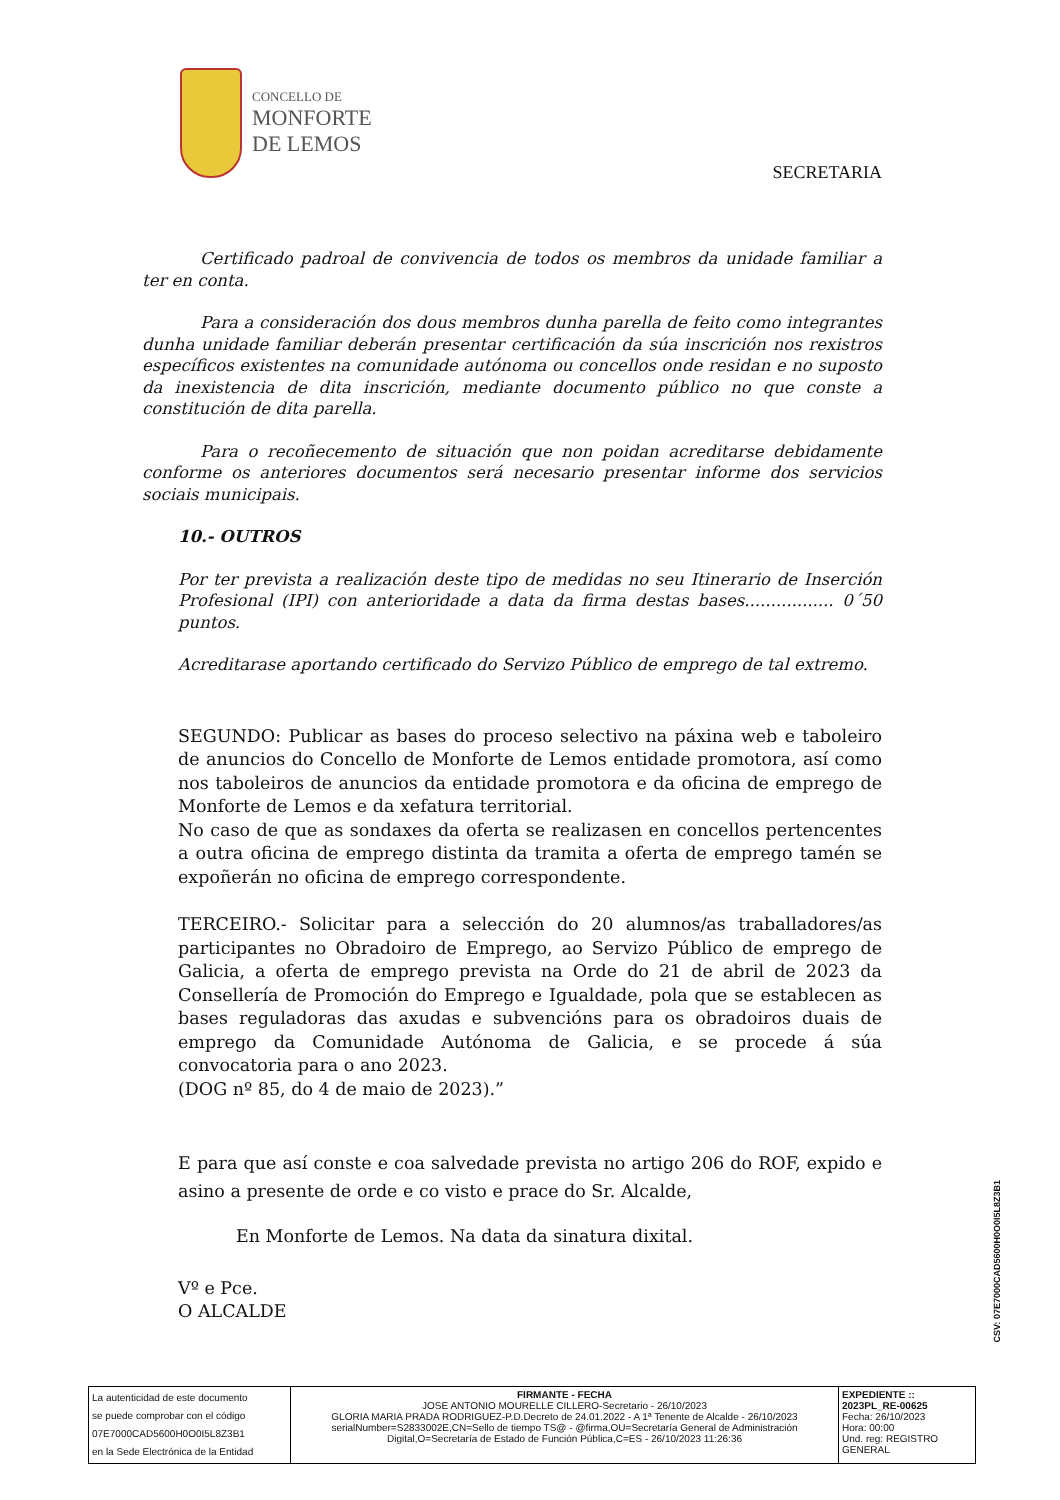CONCELLO DE
MONFORTE
DE LEMOS
SECRETARIA
Certificado padroal de convivencia de todos os membros da unidade familiar a ter en conta.
Para a consideración dos dous membros dunha parella de feito como integrantes dunha unidade familiar deberán presentar certificación da súa inscrición nos rexistros específicos existentes na comunidade autónoma ou concellos onde residan e no suposto da inexistencia de dita inscrición, mediante documento público no que conste a constitución de dita parella.
Para o recoñecemento de situación que non poidan acreditarse debidamente conforme os anteriores documentos será necesario presentar informe dos servicios sociais municipais.
10.- OUTROS
Por ter prevista a realización deste tipo de medidas no seu Itinerario de Inserción Profesional (IPI) con anterioridade a data da firma destas bases................. 0´50 puntos.
Acreditarase aportando certificado do Servizo Público de emprego de tal extremo.
SEGUNDO: Publicar as bases do proceso selectivo na páxina web e taboleiro de anuncios do Concello de Monforte de Lemos entidade promotora, así como nos taboleiros de anuncios da entidade promotora e da oficina de emprego de Monforte de Lemos e da xefatura territorial.
No caso de que as sondaxes da oferta se realizasen en concellos pertencentes a outra oficina de emprego distinta da tramita a oferta de emprego tamén se expoñerán no oficina de emprego correspondente.
TERCEIRO.- Solicitar para a selección do 20 alumnos/as traballadores/as participantes no Obradoiro de Emprego, ao Servizo Público de emprego de Galicia, a oferta de emprego prevista na Orde do 21 de abril de 2023 da Consellería de Promoción do Emprego e Igualdade, pola que se establecen as bases reguladoras das axudas e subvencións para os obradoiros duais de emprego da Comunidade Autónoma de Galicia, e se procede á súa convocatoria para o ano 2023.
(DOG nº 85, do 4 de maio de 2023).”
E para que así conste e coa salvedade prevista no artigo 206 do ROF, expido e asino a presente de orde e co visto e prace do Sr. Alcalde,
En Monforte de Lemos. Na data da sinatura dixital.
Vº e Pce.
O ALCALDE
CSV: 07E7000CAD5600H0O0I5L8Z3B1
| La autenticidad de este documento se puede comprobar con el código 07E7000CAD5600H0O0I5L8Z3B1 en la Sede Electrónica de la Entidad | FIRMANTE - FECHA JOSE ANTONIO MOURELLE CILLERO-Secretario - 26/10/2023 GLORIA MARIA PRADA RODRIGUEZ-P.D.Decreto de 24.01.2022 - A 1ª Tenente de Alcalde - 26/10/2023 serialNumber=S2833002E,CN=Sello de tiempo TS@ - @firma,OU=Secretaría General de Administración Digital,O=Secretaría de Estado de Función Pública,C=ES - 26/10/2023 11:26:36 | EXPEDIENTE :: 2023PL_RE-00625 Fecha: 26/10/2023 Hora: 00:00 Und. reg: REGISTRO GENERAL |